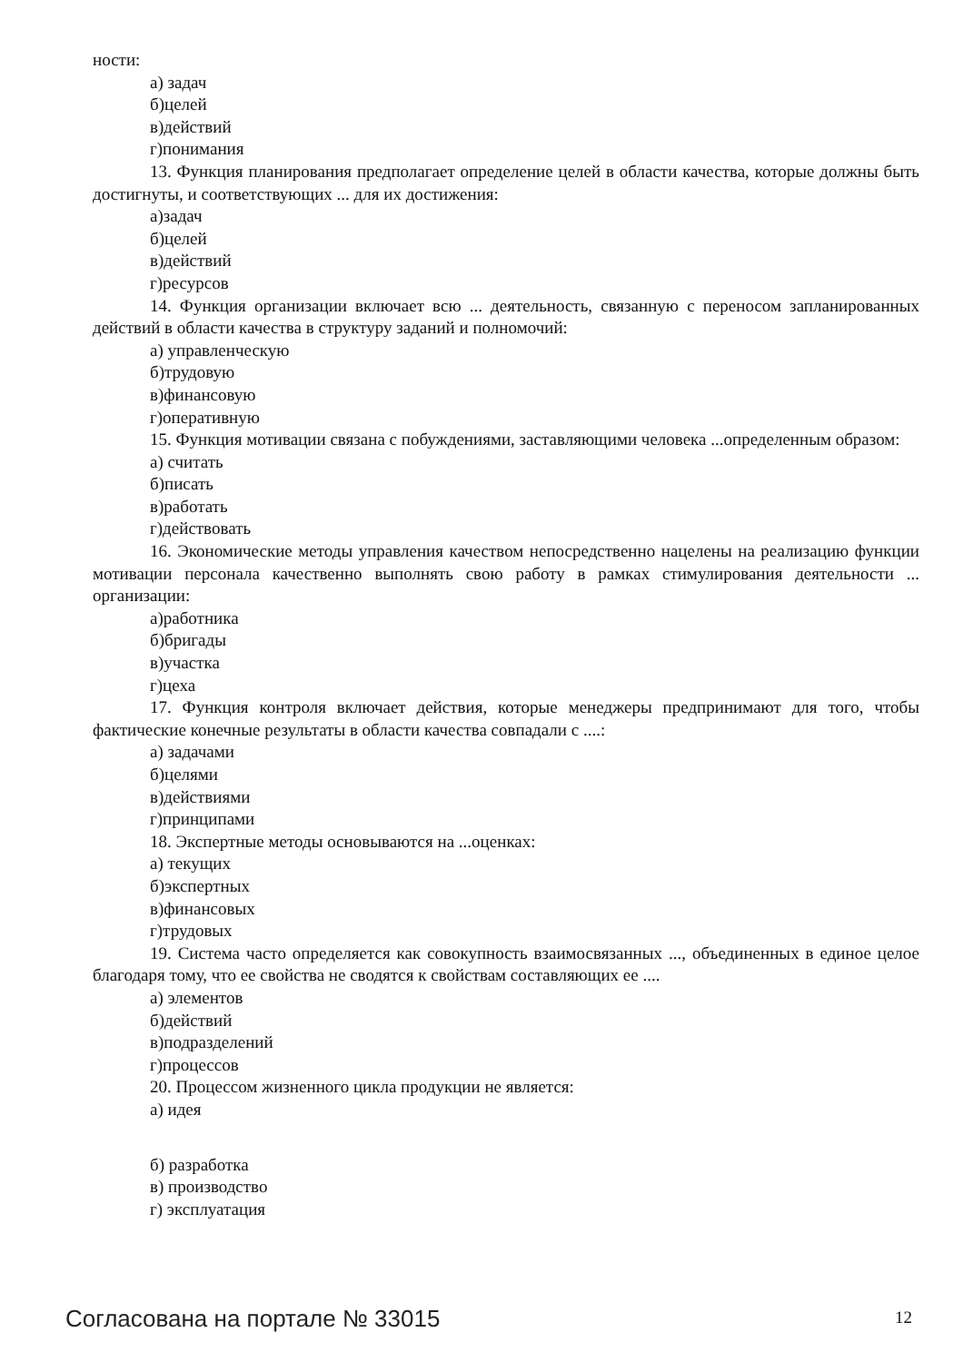ности:
а) задач
б)целей
в)действий
г)понимания
13. Функция планирования предполагает определение целей в области качества, которые должны быть достигнуты, и соответствующих ... для их достижения:
а)задач
б)целей
в)действий
г)ресурсов
14. Функция организации включает всю ... деятельность, связанную с переносом запланированных действий в области качества в структуру заданий и полномочий:
а) управленческую
б)трудовую
в)финансовую
г)оперативную
15. Функция мотивации связана с побуждениями, заставляющими человека ...определенным образом:
а) считать
б)писать
в)работать
г)действовать
16. Экономические методы управления качеством непосредственно нацелены на реализацию функции мотивации персонала качественно выполнять свою работу в рамках стимулирования деятельности ... организации:
а)работника
б)бригады
в)участка
г)цеха
17. Функция контроля включает действия, которые менеджеры предпринимают для того, чтобы фактические конечные результаты в области качества совпадали с ....:
а) задачами
б)целями
в)действиями
г)принципами
18. Экспертные методы основываются на ...оценках:
а) текущих
б)экспертных
в)финансовых
г)трудовых
19. Система часто определяется как совокупность взаимосвязанных ..., объединенных в единое целое благодаря тому, что ее свойства не сводятся к свойствам составляющих ее ....
а) элементов
б)действий
в)подразделений
г)процессов
20. Процессом жизненного цикла продукции не является:
а) идея
б) разработка
в) производство
г) эксплуатация
Согласована на портале № 33015 12